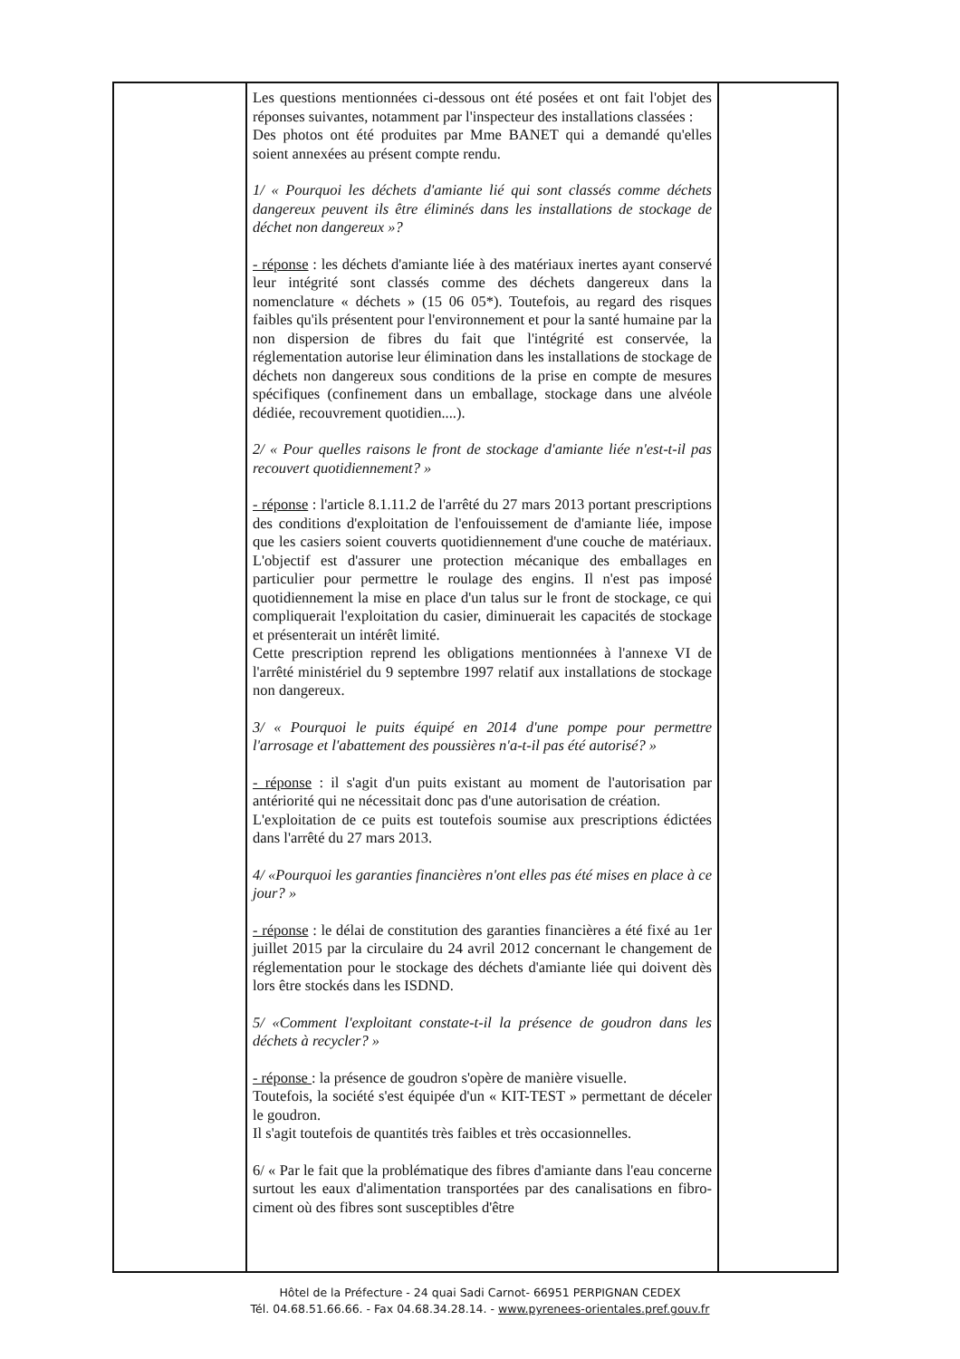| | Les questions mentionnées ci-dessous ont été posées et ont fait l'objet des réponses suivantes, notamment par l'inspecteur des installations classées : Des photos ont été produites par Mme BANET qui a demandé qu'elles soient annexées au présent compte rendu. 1/ « Pourquoi les déchets d'amiante lié qui sont classés comme déchets dangereux peuvent ils être éliminés dans les installations de stockage de déchet non dangereux »? - réponse : les déchets d'amiante liée à des matériaux inertes ayant conservé leur intégrité sont classés comme des déchets dangereux dans la nomenclature « déchets » (15 06 05*). Toutefois, au regard des risques faibles qu'ils présentent pour l'environnement et pour la santé humaine par la non dispersion de fibres du fait que l'intégrité est conservée, la réglementation autorise leur élimination dans les installations de stockage de déchets non dangereux sous conditions de la prise en compte de mesures spécifiques (confinement dans un emballage, stockage dans une alvéole dédiée, recouvrement quotidien....). 2/ « Pour quelles raisons le front de stockage d'amiante liée n'est-t-il pas recouvert quotidiennement? » - réponse : l'article 8.1.11.2 de l'arrêté du 27 mars 2013 portant prescriptions des conditions d'exploitation de l'enfouissement de d'amiante liée, impose que les casiers soient couverts quotidiennement d'une couche de matériaux. L'objectif est d'assurer une protection mécanique des emballages en particulier pour permettre le roulage des engins. Il n'est pas imposé quotidiennement la mise en place d'un talus sur le front de stockage, ce qui compliquerait l'exploitation du casier, diminuerait les capacités de stockage et présenterait un intérêt limité. Cette prescription reprend les obligations mentionnées à l'annexe VI de l'arrêté ministériel du 9 septembre 1997 relatif aux installations de stockage non dangereux. 3/ « Pourquoi le puits équipé en 2014 d'une pompe pour permettre l'arrosage et l'abattement des poussières n'a-t-il pas été autorisé? » - réponse : il s'agit d'un puits existant au moment de l'autorisation par antériorité qui ne nécessitait donc pas d'une autorisation de création. L'exploitation de ce puits est toutefois soumise aux prescriptions édictées dans l'arrêté du 27 mars 2013. 4/ «Pourquoi les garanties financières n'ont elles pas été mises en place à ce jour? » - réponse : le délai de constitution des garanties financières a été fixé au 1er juillet 2015 par la circulaire du 24 avril 2012 concernant le changement de réglementation pour le stockage des déchets d'amiante liée qui doivent dès lors être stockés dans les ISDND. 5/ «Comment l'exploitant constate-t-il la présence de goudron dans les déchets à recycler? » - réponse : la présence de goudron s'opère de manière visuelle. Toutefois, la société s'est équipée d'un « KIT-TEST » permettant de déceler le goudron. Il s'agit toutefois de quantités très faibles et très occasionnelles. 6/ « Par le fait que la problématique des fibres d'amiante dans l'eau concerne surtout les eaux d'alimentation transportées par des canalisations en fibro-ciment où des fibres sont susceptibles d'être | |
Hôtel de la Préfecture - 24 quai Sadi Carnot- 66951 PERPIGNAN CEDEX
Tél. 04.68.51.66.66. - Fax 04.68.34.28.14. - www.pyrenees-orientales.pref.gouv.fr